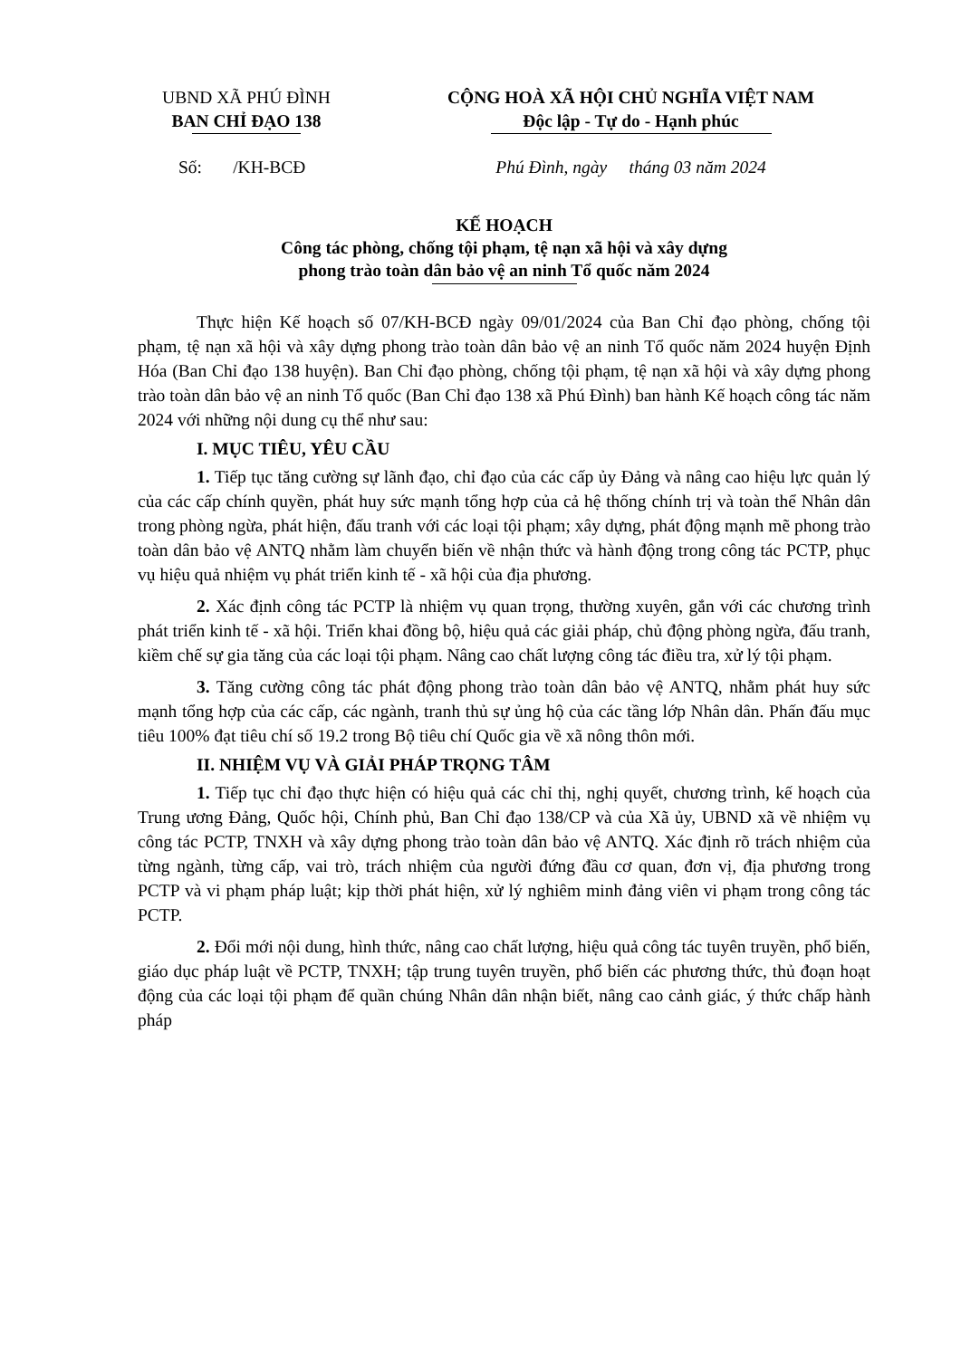UBND XÃ PHÚ ĐÌNH
BAN CHỈ ĐẠO 138
CỘNG HOÀ XÃ HỘI CHỦ NGHĨA VIỆT NAM
Độc lập - Tự do - Hạnh phúc
Số: /KH-BCĐ Phú Đình, ngày tháng 03 năm 2024
KẾ HOẠCH
Công tác phòng, chống tội phạm, tệ nạn xã hội và xây dựng
phong trào toàn dân bảo vệ an ninh Tổ quốc năm 2024
Thực hiện Kế hoạch số 07/KH-BCĐ ngày 09/01/2024 của Ban Chỉ đạo phòng, chống tội phạm, tệ nạn xã hội và xây dựng phong trào toàn dân bảo vệ an ninh Tổ quốc năm 2024 huyện Định Hóa (Ban Chỉ đạo 138 huyện). Ban Chỉ đạo phòng, chống tội phạm, tệ nạn xã hội và xây dựng phong trào toàn dân bảo vệ an ninh Tổ quốc (Ban Chỉ đạo 138 xã Phú Đình) ban hành Kế hoạch công tác năm 2024 với những nội dung cụ thể như sau:
I. MỤC TIÊU, YÊU CẦU
1. Tiếp tục tăng cường sự lãnh đạo, chỉ đạo của các cấp ủy Đảng và nâng cao hiệu lực quản lý của các cấp chính quyền, phát huy sức mạnh tổng hợp của cả hệ thống chính trị và toàn thể Nhân dân trong phòng ngừa, phát hiện, đấu tranh với các loại tội phạm; xây dựng, phát động mạnh mẽ phong trào toàn dân bảo vệ ANTQ nhằm làm chuyển biến về nhận thức và hành động trong công tác PCTP, phục vụ hiệu quả nhiệm vụ phát triển kinh tế - xã hội của địa phương.
2. Xác định công tác PCTP là nhiệm vụ quan trọng, thường xuyên, gắn với các chương trình phát triển kinh tế - xã hội. Triển khai đồng bộ, hiệu quả các giải pháp, chủ động phòng ngừa, đấu tranh, kiềm chế sự gia tăng của các loại tội phạm. Nâng cao chất lượng công tác điều tra, xử lý tội phạm.
3. Tăng cường công tác phát động phong trào toàn dân bảo vệ ANTQ, nhằm phát huy sức mạnh tổng hợp của các cấp, các ngành, tranh thủ sự ủng hộ của các tầng lớp Nhân dân. Phấn đấu mục tiêu 100% đạt tiêu chí số 19.2 trong Bộ tiêu chí Quốc gia về xã nông thôn mới.
II. NHIỆM VỤ VÀ GIẢI PHÁP TRỌNG TÂM
1. Tiếp tục chỉ đạo thực hiện có hiệu quả các chỉ thị, nghị quyết, chương trình, kế hoạch của Trung ương Đảng, Quốc hội, Chính phủ, Ban Chỉ đạo 138/CP và của Xã ủy, UBND xã về nhiệm vụ công tác PCTP, TNXH và xây dựng phong trào toàn dân bảo vệ ANTQ. Xác định rõ trách nhiệm của từng ngành, từng cấp, vai trò, trách nhiệm của người đứng đầu cơ quan, đơn vị, địa phương trong PCTP và vi phạm pháp luật; kịp thời phát hiện, xử lý nghiêm minh đảng viên vi phạm trong công tác PCTP.
2. Đổi mới nội dung, hình thức, nâng cao chất lượng, hiệu quả công tác tuyên truyền, phổ biến, giáo dục pháp luật về PCTP, TNXH; tập trung tuyên truyền, phổ biến các phương thức, thủ đoạn hoạt động của các loại tội phạm để quần chúng Nhân dân nhận biết, nâng cao cảnh giác, ý thức chấp hành pháp